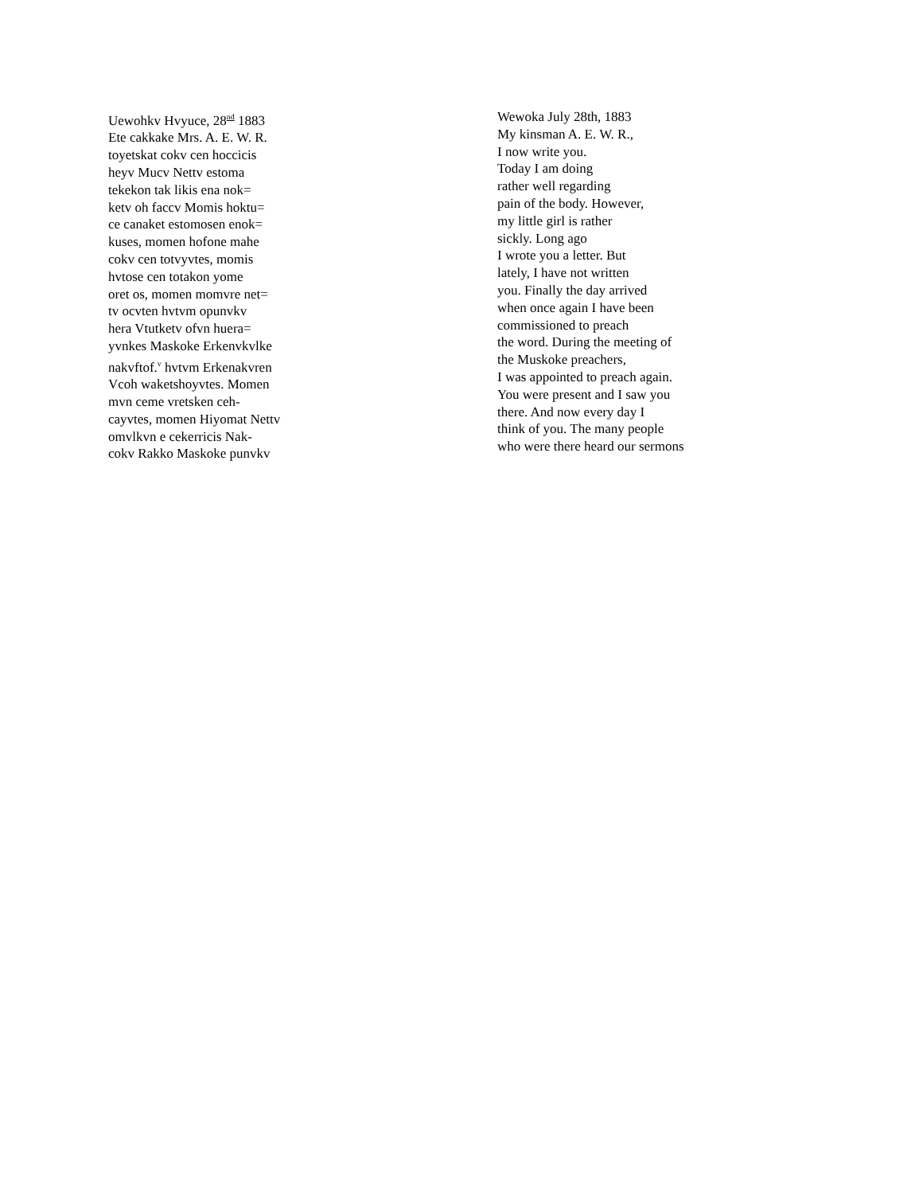Uewohkv Hvyuce, 28<sup>nd</sup> 1883
Ete cakkake Mrs. A. E. W. R.
toyetskat cokv cen hoccicis
heyv Mucv Nettv estoma
tekekon tak likis ena nok=
ketv oh faccv Momis hoktu=
ce canaket estomosen enok=
kuses, momen hofone mahe
cokv cen totvyvtes, momis
hvtose cen totakon yome
oret os, momen momvre net=
tv ocvten hvtvm opunvkv
hera Vtutketv ofvn huera=
yvnkes Maskoke Erkenvkvlke
nakvftof.<sup>v</sup> hvtvm Erkenakvren
Vcoh waketshoyvtes. Momen
mvn ceme vretsken ceh-
cayvtes, momen Hiyomat Nettv
omvlkvn e cekerricis Nak-
cokv Rakko Maskoke punvkv
Wewoka July 28th, 1883
My kinsman A. E. W. R.,
I now write you.
Today I am doing
rather well regarding
pain of the body. However,
my little girl is rather
sickly. Long ago
I wrote you a letter. But
lately, I have not written
you. Finally the day arrived
when once again I have been
commissioned to preach
the word. During the meeting of
the Muskoke preachers,
I was appointed to preach again.
You were present and I saw you
there. And now every day I
think of you. The many people
who were there heard our sermons